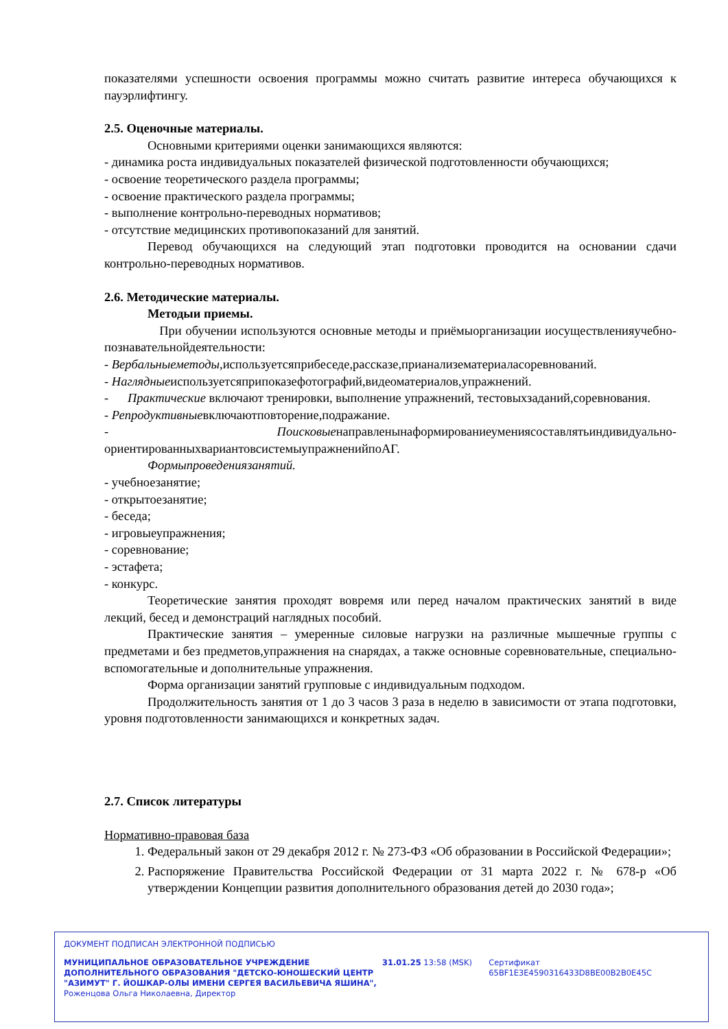показателями успешности освоения программы можно считать развитие интереса обучающихся к пауэрлифтингу.
2.5. Оценочные материалы.
Основными критериями оценки занимающихся являются:
- динамика роста индивидуальных показателей физической подготовленности обучающихся;
- освоение теоретического раздела программы;
- освоение практического раздела программы;
- выполнение контрольно-переводных нормативов;
- отсутствие медицинских противопоказаний для занятий.
Перевод обучающихся на следующий этап подготовки проводится на основании сдачи контрольно-переводных нормативов.
2.6. Методические материалы.
Методыи приемы.
При обучении используются основные методы и приёмыорганизации иосуществленияучебно-познавательнойдеятельности:
- Вербальныеметоды,используетсяприбеседе,рассказе,прианализематериаласоревнований.
- Наглядныеиспользуетсяприпоказефотографий,видеоматериалов,упражнений.
- Практические включают тренировки, выполнение упражнений, тестовыхзаданий,соревнования.
- Репродуктивныевключаютповторение,подражание.
- Поисковыенаправленынаформированиеумениясоставлятьиндивидуально-ориентированныхвариантовсистемыупражненийпоАГ.
Формыпроведениязанятий.
- учебноезанятие;
- открытоезанятие;
- беседа;
- игровыеупражнения;
- соревнование;
- эстафета;
- конкурс.
Теоретические занятия проходят вовремя или перед началом практических занятий в виде лекций, бесед и демонстраций наглядных пособий.
Практические занятия – умеренные силовые нагрузки на различные мышечные группы с предметами и без предметов,упражнения на снарядах, а также основные соревновательные, специально-вспомогательные и дополнительные упражнения.
Форма организации занятий групповые с индивидуальным подходом.
Продолжительность занятия от 1 до 3 часов 3 раза в неделю в зависимости от этапа подготовки, уровня подготовленности занимающихся и конкретных задач.
2.7. Список литературы
Нормативно-правовая база
1. Федеральный закон от 29 декабря 2012 г. № 273-ФЗ «Об образовании в Российской Федерации»;
2. Распоряжение Правительства Российской Федерации от 31 марта 2022 г. № 678-р «Об утверждении Концепции развития дополнительного образования детей до 2030 года»;
ДОКУМЕНТ ПОДПИСАН ЭЛЕКТРОННОЙ ПОДПИСЬЮ
МУНИЦИПАЛЬНОЕ ОБРАЗОВАТЕЛЬНОЕ УЧРЕЖДЕНИЕ ДОПОЛНИТЕЛЬНОГО ОБРАЗОВАНИЯ "ДЕТСКО-ЮНОШЕСКИЙ ЦЕНТР "АЗИМУТ" Г. ЙОШКАР-ОЛЫ ИМЕНИ СЕРГЕЯ ВАСИЛЬЕВИЧА ЯШИНА",
Роженцова Ольга Николаевна, Директор
31.01.25 13:58 (MSK) Сертификат 65BF1E3E4590316433D8BE00B2B0E45C